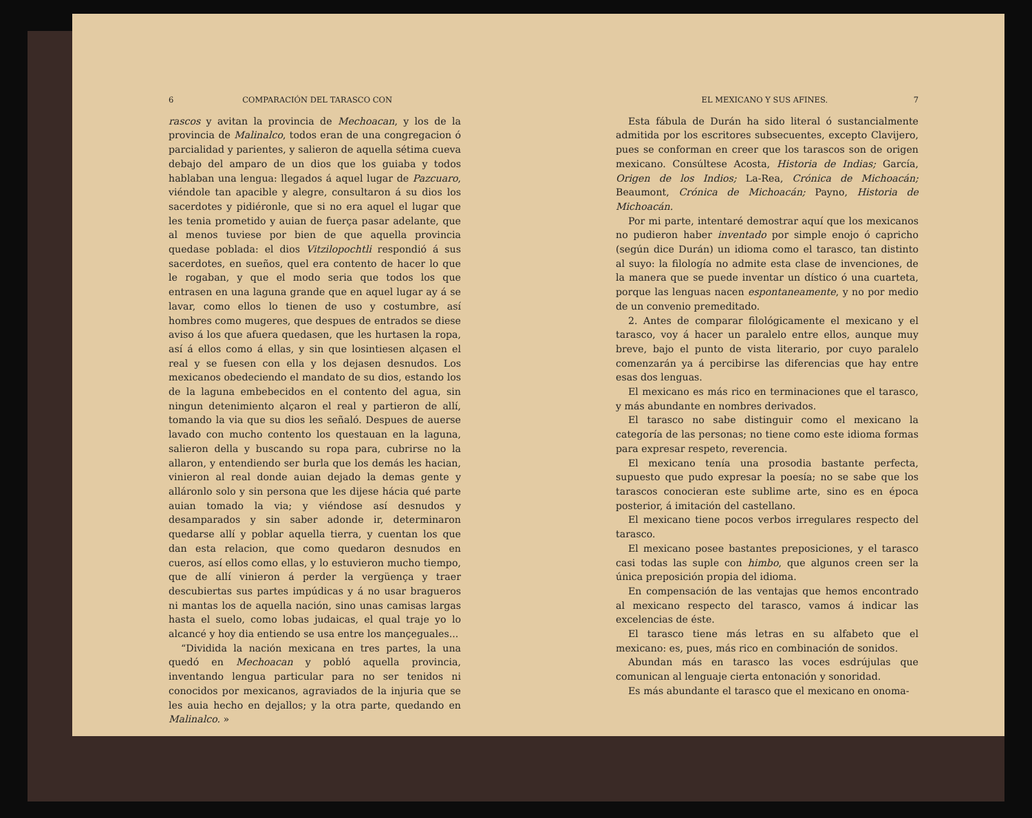6 COMPARACIÓN DEL TARASCO CON
rascos y avitan la provincia de Mechoacan, y los de la provincia de Malinalco, todos eran de una congregacion ó parcialidad y parientes, y salieron de aquella sétima cueva debajo del amparo de un dios que los guiaba y todos hablaban una lengua: llegados á aquel lugar de Pazcuaro, viéndole tan apacible y alegre, consultaron á su dios los sacerdotes y pidiéronle, que si no era aquel el lugar que les tenia prometido y auian de fuerça pasar adelante, que al menos tuviese por bien de que aquella provincia quedase poblada: el dios Vitzilopochtli respondió á sus sacerdotes, en sueños, quel era contento de hacer lo que le rogaban, y que el modo seria que todos los que entrasen en una laguna grande que en aquel lugar ay á se lavar, como ellos lo tienen de uso y costumbre, así hombres como mugeres, que despues de entrados se diese aviso á los que afuera quedasen, que les hurtasen la ropa, así á ellos como á ellas, y sin que losintiesen alçasen el real y se fuesen con ella y los dejasen desnudos. Los mexicanos obedeciendo el mandato de su dios, estando los de la laguna embebecidos en el contento del agua, sin ningun detenimiento alçaron el real y partieron de allí, tomando la via que su dios les señaló. Despues de auerse lavado con mucho contento los questauan en la laguna, salieron della y buscando su ropa para, cubrirse no la allaron, y entendiendo ser burla que los demás les hacian, vinieron al real donde auian dejado la demas gente y alláronlo solo y sin persona que les dijese hácia qué parte auian tomado la via; y viéndose así desnudos y desamparados y sin saber adonde ir, determinaron quedarse allí y poblar aquella tierra, y cuentan los que dan esta relacion, que como quedaron desnudos en cueros, así ellos como ellas, y lo estuvieron mucho tiempo, que de allí vinieron á perder la vergüença y traer descubiertas sus partes impúdicas y á no usar bragueros ni mantas los de aquella nación, sino unas camisas largas hasta el suelo, como lobas judaicas, el qual traje yo lo alcancé y hoy dia entiendo se usa entre los mançeguales...
“Dividida la nación mexicana en tres partes, la una quedó en Mechoacan y pobló aquella provincia, inventando lengua particular para no ser tenidos ni conocidos por mexicanos, agraviados de la injuria que se les auia hecho en dejallos; y la otra parte, quedando en Malinalco. »
EL MEXICANO Y SUS AFINES. 7
Esta fábula de Durán ha sido literal ó sustancialmente admitida por los escritores subsecuentes, excepto Clavijero, pues se conforman en creer que los tarascos son de origen mexicano. Consúltese Acosta, Historia de Indias; García, Origen de los Indios; La-Rea, Crónica de Michoacán; Beaumont, Crónica de Michoacán; Payno, Historia de Michoacán.
Por mi parte, intentaré demostrar aquí que los mexicanos no pudieron haber inventado por simple enojo ó capricho (según dice Durán) un idioma como el tarasco, tan distinto al suyo: la filología no admite esta clase de invenciones, de la manera que se puede inventar un dístico ó una cuarteta, porque las lenguas nacen espontaneamente, y no por medio de un convenio premeditado.
2. Antes de comparar filológicamente el mexicano y el tarasco, voy á hacer un paralelo entre ellos, aunque muy breve, bajo el punto de vista literario, por cuyo paralelo comenzarán ya á percibirse las diferencias que hay entre esas dos lenguas.
El mexicano es más rico en terminaciones que el tarasco, y más abundante en nombres derivados.
El tarasco no sabe distinguir como el mexicano la categoría de las personas; no tiene como este idioma formas para expresar respeto, reverencia.
El mexicano tenía una prosodia bastante perfecta, supuesto que pudo expresar la poesía; no se sabe que los tarascos conocieran este sublime arte, sino es en época posterior, á imitación del castellano.
El mexicano tiene pocos verbos irregulares respecto del tarasco.
El mexicano posee bastantes preposiciones, y el tarasco casi todas las suple con himbo, que algunos creen ser la única preposición propia del idioma.
En compensación de las ventajas que hemos encontrado al mexicano respecto del tarasco, vamos á indicar las excelencias de éste.
El tarasco tiene más letras en su alfabeto que el mexicano: es, pues, más rico en combinación de sonidos.
Abundan más en tarasco las voces esdrújulas que comunican al lenguaje cierta entonación y sonoridad.
Es más abundante el tarasco que el mexicano en onoma-